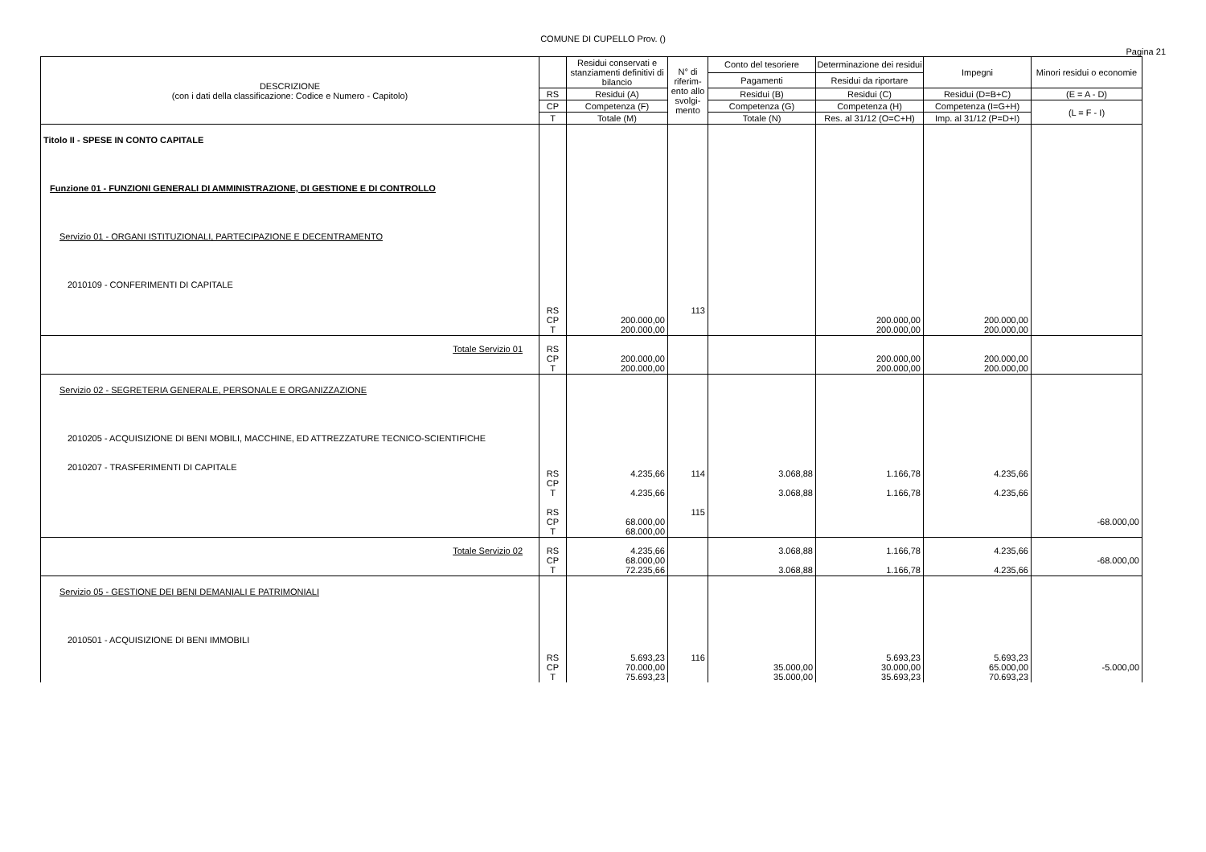COMUNE DI CUPELLO Prov. ()
Pagina 21
| DESCRIZIONE (con i dati della classificazione: Codice e Numero - Capitolo) | | Residui conservati e stanziamenti definitivi di bilancio | N° di riferim-ento allo svolgi-mento | Conto del tesoriere | Determinazione dei residui | Impegni | Minori residui o economie |
| --- | --- | --- | --- | --- | --- | --- | --- |
| | | | | Pagamenti | Residui da riportare | | |
| | RS | Residui (A) | | Residui (B) | Residui (C) | Residui (D=B+C) | (E = A - D) |
| | CP | Competenza (F) | | Competenza (G) | Competenza (H) | Competenza (I=G+H) | (L = F - I) |
| | T | Totale (M) | | Totale (N) | Res. al 31/12 (O=C+H) | Imp. al 31/12 (P=D+I) | |
| Titolo II - SPESE IN CONTO CAPITALE Funzione 01 - FUNZIONI GENERALI DI AMMINISTRAZIONE, DI GESTIONE E DI CONTROLLO Servizio 01 - ORGANI ISTITUZIONALI, PARTECIPAZIONE E DECENTRAMENTO 2010109 - CONFERIMENTI DI CAPITALE | RS CP T | 200.000,00 200.000,00 | 113 | | 200.000,00 200.000,00 | 200.000,00 200.000,00 | |
| Totale Servizio 01 | RS CP T | 200.000,00 200.000,00 | | | 200.000,00 200.000,00 | 200.000,00 200.000,00 | |
| Servizio 02 - SEGRETERIA GENERALE, PERSONALE E ORGANIZZAZIONE 2010205 - ACQUISIZIONE DI BENI MOBILI, MACCHINE, ED ATTREZZATURE TECNICO-SCIENTIFICHE 2010207 - TRASFERIMENTI DI CAPITALE | RS CP T RS CP T | 4.235,66 4.235,66 68.000,00 68.000,00 | 114 115 | 3.068,88 3.068,88 | 1.166,78 1.166,78 | 4.235,66 4.235,66 | -68.000,00 |
| Totale Servizio 02 | RS CP T | 4.235,66 68.000,00 72.235,66 | | 3.068,88 3.068,88 | 1.166,78 1.166,78 | 4.235,66 4.235,66 | -68.000,00 |
| Servizio 05 - GESTIONE DEI BENI DEMANIALI E PATRIMONIALI 2010501 - ACQUISIZIONE DI BENI IMMOBILI | RS CP T | 5.693,23 70.000,00 75.693,23 | 116 | 35.000,00 35.000,00 | 5.693,23 30.000,00 35.693,23 | 5.693,23 65.000,00 70.693,23 | -5.000,00 |